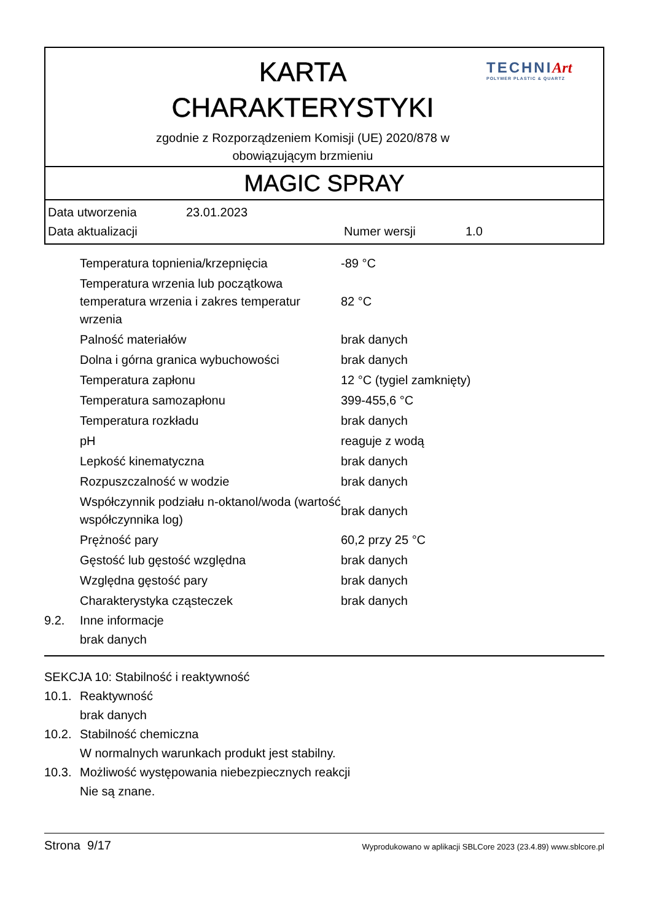KARTA
CHARAKTERYSTYKI
zgodnie z Rozporządzeniem Komisji (UE) 2020/878 w
obowiązującym brzmieniu
TECHNIArt
POLYMER PLASTIC & QUARTZ
MAGIC SPRAY
Data utworzenia 23.01.2023
Data aktualizacji Numer wersji 1.0
| | Temperatura topnienia/krzepnięcia | -89 °C |
| | Temperatura wrzenia lub początkowa temperatura wrzenia i zakres temperatur wrzenia | 82 °C |
| | Palność materiałów | brak danych |
| | Dolna i górna granica wybuchowości | brak danych |
| | Temperatura zapłonu | 12 °C (tygiel zamknięty) |
| | Temperatura samozapłonu | 399-455,6 °C |
| | Temperatura rozkładu | brak danych |
| | pH | reaguje z wodą |
| | Lepkość kinematyczna | brak danych |
| | Rozpuszczalność w wodzie | brak danych |
| | Współczynnik podziału n-oktanol/woda (wartość współczynnika log) | brak danych |
| | Prężność pary | 60,2 przy 25 °C |
| | Gęstość lub gęstość względna | brak danych |
| | Względna gęstość pary | brak danych |
| | Charakterystyka cząsteczek | brak danych |
9.2. Inne informacje
brak danych
SEKCJA 10: Stabilność i reaktywność
10.1. Reaktywność
brak danych
10.2. Stabilność chemiczna
W normalnych warunkach produkt jest stabilny.
10.3. Możliwość występowania niebezpiecznych reakcji
Nie są znane.
Strona 9/17 Wyprodukowano w aplikacji SBLCore 2023 (23.4.89) www.sblcore.pl